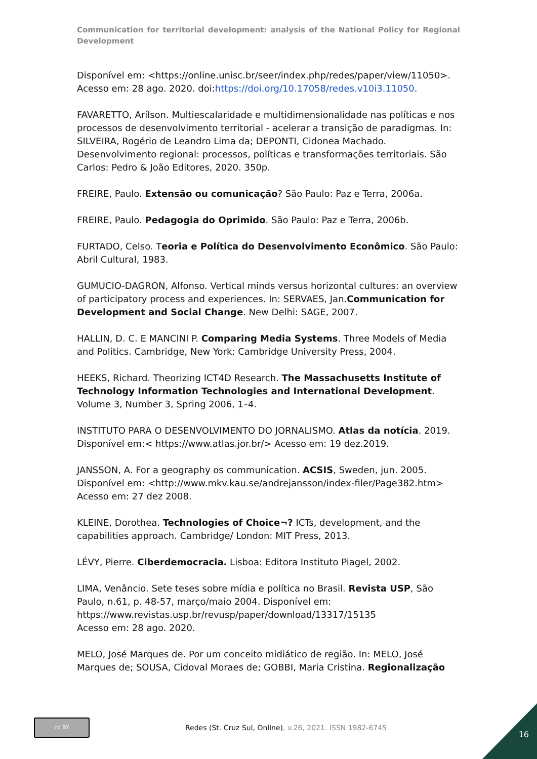Communication for territorial development: analysis of the National Policy for Regional Development
Disponível em: <https://online.unisc.br/seer/index.php/redes/paper/view/11050>. Acesso em: 28 ago. 2020. doi:https://doi.org/10.17058/redes.v10i3.11050.
FAVARETTO, Arílson. Multiescalaridade e multidimensionalidade nas políticas e nos processos de desenvolvimento territorial - acelerar a transição de paradigmas. In: SILVEIRA, Rogério de Leandro Lima da; DEPONTI, Cidonea Machado. Desenvolvimento regional: processos, políticas e transformações territoriais. São Carlos: Pedro & João Editores, 2020. 350p.
FREIRE, Paulo. Extensão ou comunicação? São Paulo: Paz e Terra, 2006a.
FREIRE, Paulo. Pedagogia do Oprimido. São Paulo: Paz e Terra, 2006b.
FURTADO, Celso. Teoria e Política do Desenvolvimento Econômico. São Paulo: Abril Cultural, 1983.
GUMUCIO-DAGRON, Alfonso. Vertical minds versus horizontal cultures: an overview of participatory process and experiences. In: SERVAES, Jan.Communication for Development and Social Change. New Delhi: SAGE, 2007.
HALLIN, D. C. E MANCINI P. Comparing Media Systems. Three Models of Media and Politics. Cambridge, New York: Cambridge University Press, 2004.
HEEKS, Richard. Theorizing ICT4D Research. The Massachusetts Institute of Technology Information Technologies and International Development. Volume 3, Number 3, Spring 2006, 1–4.
INSTITUTO PARA O DESENVOLVIMENTO DO JORNALISMO. Atlas da notícia. 2019. Disponível em:< https://www.atlas.jor.br/> Acesso em: 19 dez.2019.
JANSSON, A. For a geography os communication. ACSIS, Sweden, jun. 2005. Disponível em: <http://www.mkv.kau.se/andrejansson/index-filer/Page382.htm> Acesso em: 27 dez 2008.
KLEINE, Dorothea. Technologies of Choice¬? ICTs, development, and the capabilities approach. Cambridge/ London: MIT Press, 2013.
LÉVY, Pierre. Ciberdemocracia. Lisboa: Editora Instituto Piagel, 2002.
LIMA, Venâncio. Sete teses sobre mídia e política no Brasil. Revista USP, São Paulo, n.61, p. 48-57, março/maio 2004. Disponível em:
https://www.revistas.usp.br/revusp/paper/download/13317/15135
Acesso em: 28 ago. 2020.
MELO, José Marques de. Por um conceito midiático de região. In: MELO, José Marques de; SOUSA, Cidoval Moraes de; GOBBI, Maria Cristina. Regionalização
cc BY
Redes (St. Cruz Sul, Online), v.26, 2021. ISSN 1982-6745
16